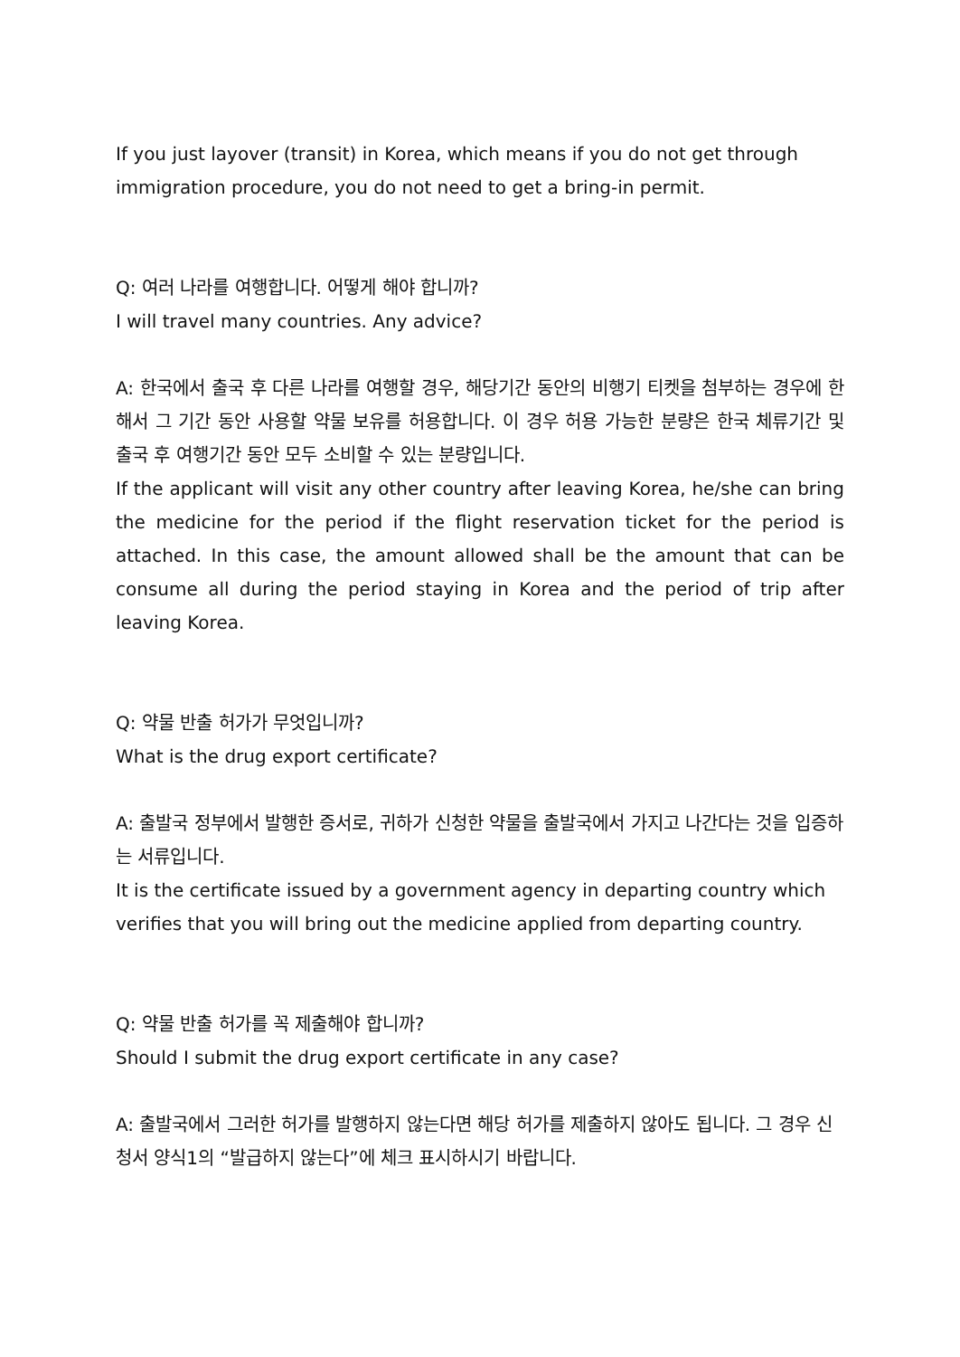If you just layover (transit) in Korea, which means if you do not get through immigration procedure, you do not need to get a bring-in permit.
Q: 여러 나라를 여행합니다. 어떻게 해야 합니까?
I will travel many countries. Any advice?
A: 한국에서 출국 후 다른 나라를 여행할 경우, 해당기간 동안의 비행기 티켓을 첨부하는 경우에 한해서 그 기간 동안 사용할 약물 보유를 허용합니다. 이 경우 허용 가능한 분량은 한국 체류기간 및 출국 후 여행기간 동안 모두 소비할 수 있는 분량입니다.
If the applicant will visit any other country after leaving Korea, he/she can bring the medicine for the period if the flight reservation ticket for the period is attached. In this case, the amount allowed shall be the amount that can be consume all during the period staying in Korea and the period of trip after leaving Korea.
Q: 약물 반출 허가가 무엇입니까?
What is the drug export certificate?
A: 출발국 정부에서 발행한 증서로, 귀하가 신청한 약물을 출발국에서 가지고 나간다는 것을 입증하는 서류입니다.
It is the certificate issued by a government agency in departing country which verifies that you will bring out the medicine applied from departing country.
Q: 약물 반출 허가를 꼭 제출해야 합니까?
Should I submit the drug export certificate in any case?
A: 출발국에서 그러한 허가를 발행하지 않는다면 해당 허가를 제출하지 않아도 됩니다. 그 경우 신청서 양식1의 “발급하지 않는다”에 체크 표시하시기 바랍니다.